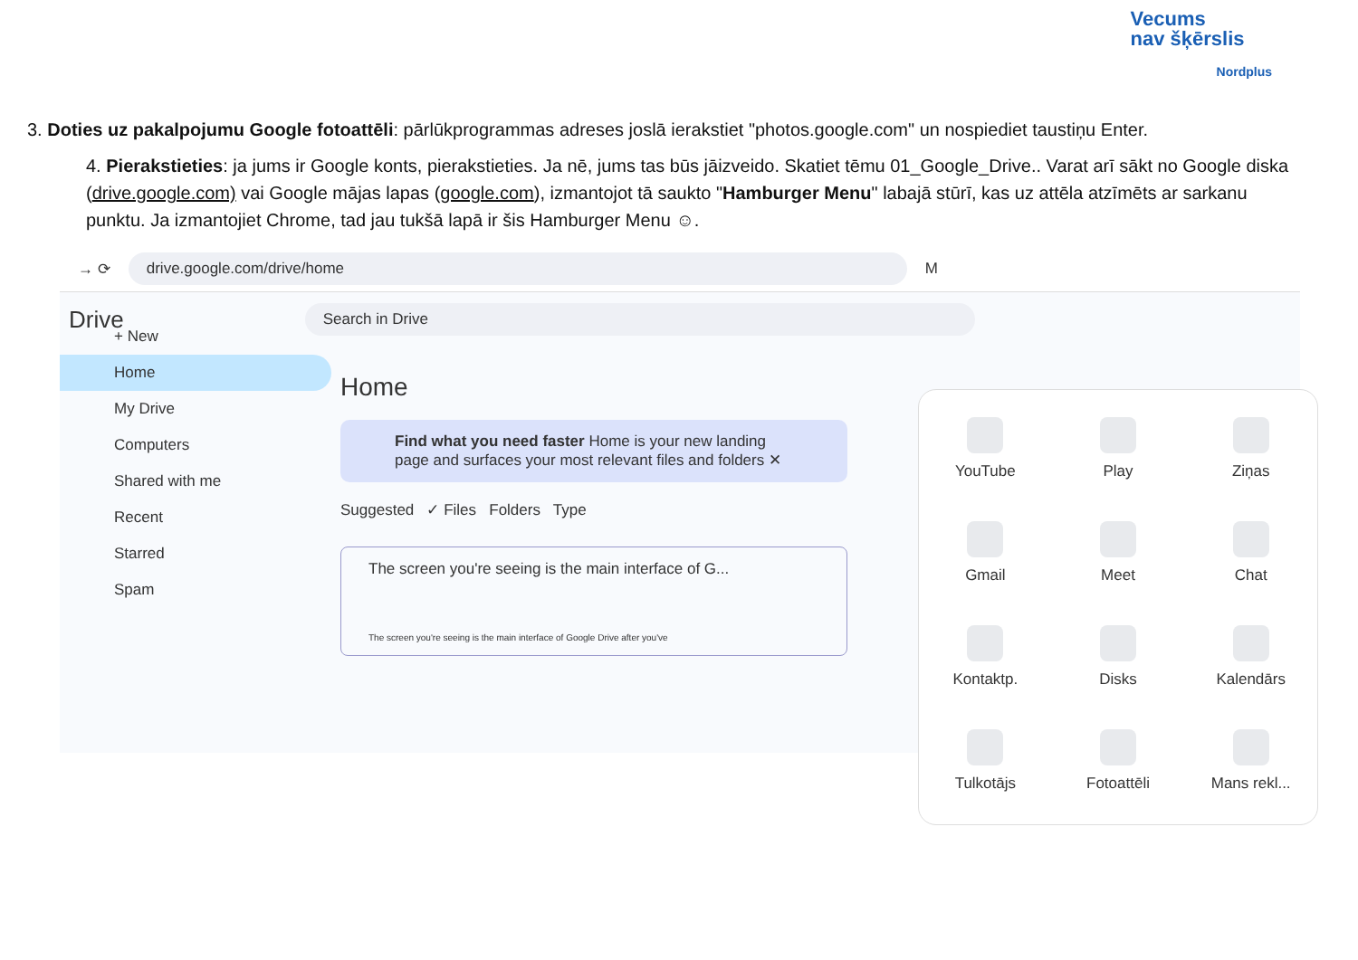Vecums
nav šķērslis
Nordplus
3. Doties uz pakalpojumu Google fotoattēli: pārlūkprogrammas adreses joslā ierakstiet "photos.google.com" un nospiediet taustiņu Enter.
4. Pierakstieties: ja jums ir Google konts, pierakstieties. Ja nē, jums tas būs jāizveido. Skatiet tēmu 01_Google_Drive.. Varat arī sākt no Google diska (drive.google.com) vai Google mājas lapas (google.com), izmantojot tā saukto "Hamburger Menu" labajā stūrī, kas uz attēla atzīmēts ar sarkanu punktu. Ja izmantojiet Chrome, tad jau tukšā lapā ir šis Hamburger Menu ☺.
→ ⟳ drive.google.com/drive/home M
Drive Search in Drive
+ New
Home
My Drive
Computers
Shared with me
Recent
Starred
Spam
Home
Find what you need faster Home is your new landing page and surfaces your most relevant files and folders ✕
Suggested ✓ Files Folders Type
The screen you're seeing is the main interface of G...
The screen you're seeing is the main interface of Google Drive after you've
YouTube
Play
Ziņas
Gmail
Meet
Chat
Kontaktp.
Disks
Kalendārs
Tulkotājs
Fotoattēli
Mans rekl...